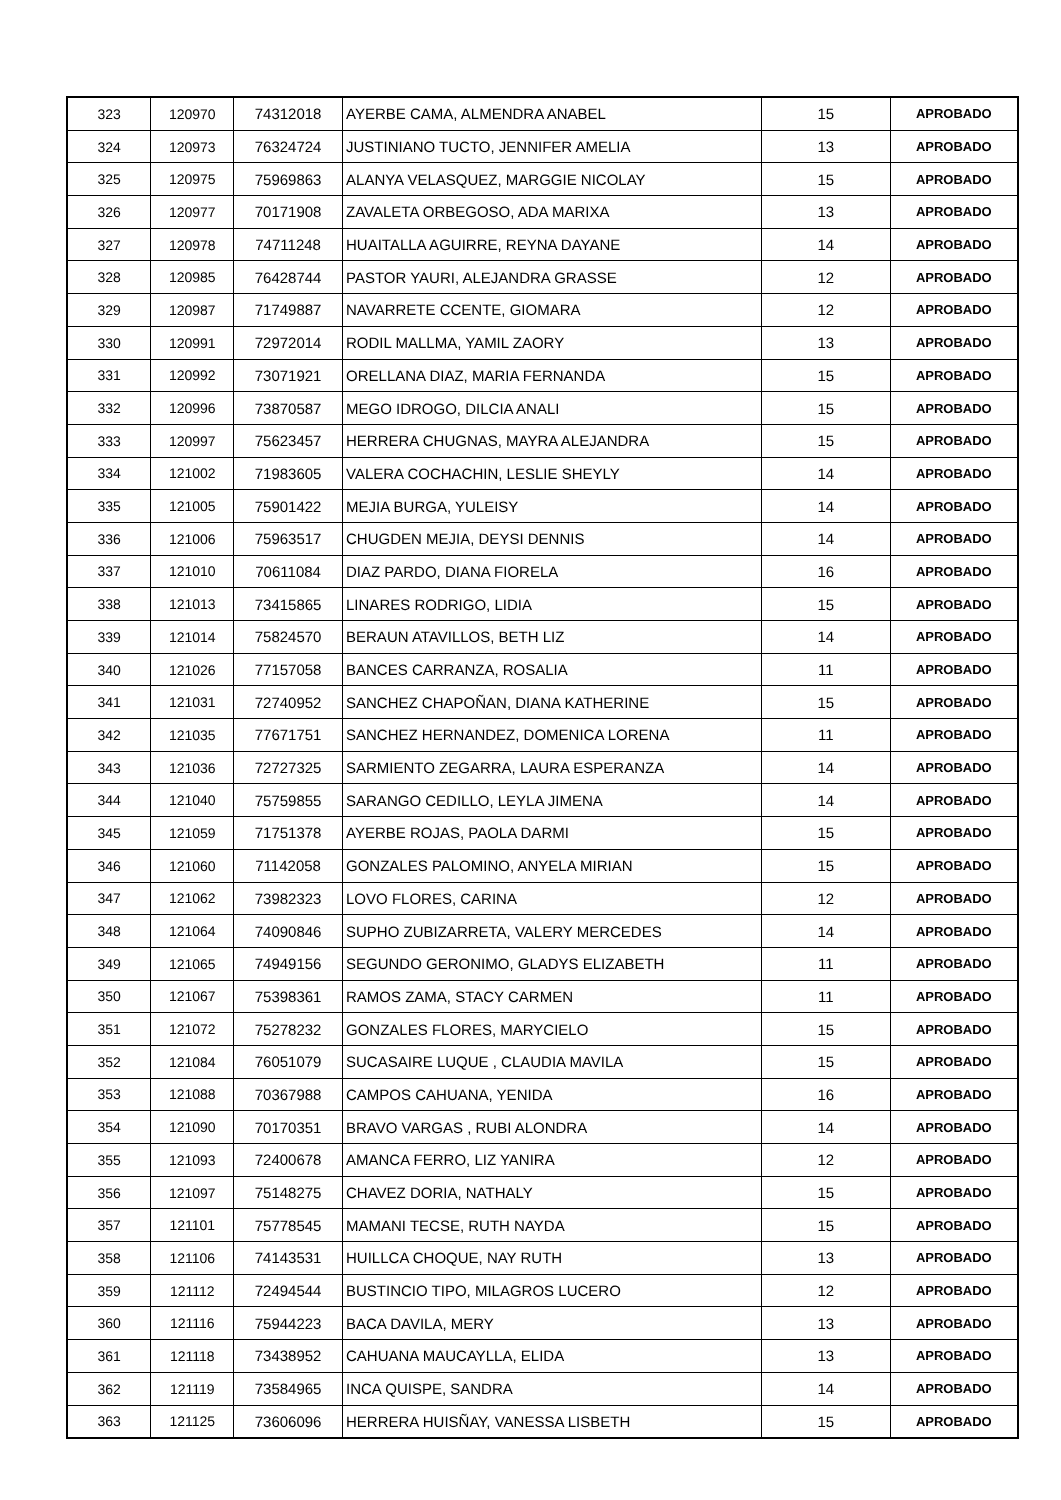| 323 | 120970 | 74312018 | AYERBE CAMA, ALMENDRA ANABEL | 15 | APROBADO |
| 324 | 120973 | 76324724 | JUSTINIANO TUCTO, JENNIFER AMELIA | 13 | APROBADO |
| 325 | 120975 | 75969863 | ALANYA VELASQUEZ, MARGGIE NICOLAY | 15 | APROBADO |
| 326 | 120977 | 70171908 | ZAVALETA ORBEGOSO, ADA MARIXA | 13 | APROBADO |
| 327 | 120978 | 74711248 | HUAITALLA AGUIRRE, REYNA DAYANE | 14 | APROBADO |
| 328 | 120985 | 76428744 | PASTOR YAURI, ALEJANDRA GRASSE | 12 | APROBADO |
| 329 | 120987 | 71749887 | NAVARRETE CCENTE, GIOMARA | 12 | APROBADO |
| 330 | 120991 | 72972014 | RODIL MALLMA, YAMIL ZAORY | 13 | APROBADO |
| 331 | 120992 | 73071921 | ORELLANA DIAZ, MARIA FERNANDA | 15 | APROBADO |
| 332 | 120996 | 73870587 | MEGO IDROGO, DILCIA ANALI | 15 | APROBADO |
| 333 | 120997 | 75623457 | HERRERA CHUGNAS, MAYRA ALEJANDRA | 15 | APROBADO |
| 334 | 121002 | 71983605 | VALERA COCHACHIN, LESLIE SHEYLY | 14 | APROBADO |
| 335 | 121005 | 75901422 | MEJIA BURGA, YULEISY | 14 | APROBADO |
| 336 | 121006 | 75963517 | CHUGDEN MEJIA, DEYSI DENNIS | 14 | APROBADO |
| 337 | 121010 | 70611084 | DIAZ PARDO, DIANA FIORELA | 16 | APROBADO |
| 338 | 121013 | 73415865 | LINARES RODRIGO, LIDIA | 15 | APROBADO |
| 339 | 121014 | 75824570 | BERAUN ATAVILLOS, BETH LIZ | 14 | APROBADO |
| 340 | 121026 | 77157058 | BANCES CARRANZA, ROSALIA | 11 | APROBADO |
| 341 | 121031 | 72740952 | SANCHEZ CHAPOÑAN, DIANA KATHERINE | 15 | APROBADO |
| 342 | 121035 | 77671751 | SANCHEZ HERNANDEZ, DOMENICA LORENA | 11 | APROBADO |
| 343 | 121036 | 72727325 | SARMIENTO ZEGARRA, LAURA ESPERANZA | 14 | APROBADO |
| 344 | 121040 | 75759855 | SARANGO CEDILLO, LEYLA JIMENA | 14 | APROBADO |
| 345 | 121059 | 71751378 | AYERBE ROJAS, PAOLA DARMI | 15 | APROBADO |
| 346 | 121060 | 71142058 | GONZALES PALOMINO, ANYELA MIRIAN | 15 | APROBADO |
| 347 | 121062 | 73982323 | LOVO FLORES, CARINA | 12 | APROBADO |
| 348 | 121064 | 74090846 | SUPHO ZUBIZARRETA, VALERY MERCEDES | 14 | APROBADO |
| 349 | 121065 | 74949156 | SEGUNDO GERONIMO, GLADYS ELIZABETH | 11 | APROBADO |
| 350 | 121067 | 75398361 | RAMOS ZAMA, STACY CARMEN | 11 | APROBADO |
| 351 | 121072 | 75278232 | GONZALES FLORES, MARYCIELO | 15 | APROBADO |
| 352 | 121084 | 76051079 | SUCASAIRE LUQUE , CLAUDIA MAVILA | 15 | APROBADO |
| 353 | 121088 | 70367988 | CAMPOS CAHUANA, YENIDA | 16 | APROBADO |
| 354 | 121090 | 70170351 | BRAVO VARGAS , RUBI ALONDRA | 14 | APROBADO |
| 355 | 121093 | 72400678 | AMANCA FERRO, LIZ YANIRA | 12 | APROBADO |
| 356 | 121097 | 75148275 | CHAVEZ DORIA, NATHALY | 15 | APROBADO |
| 357 | 121101 | 75778545 | MAMANI TECSE, RUTH NAYDA | 15 | APROBADO |
| 358 | 121106 | 74143531 | HUILLCA CHOQUE, NAY RUTH | 13 | APROBADO |
| 359 | 121112 | 72494544 | BUSTINCIO TIPO, MILAGROS LUCERO | 12 | APROBADO |
| 360 | 121116 | 75944223 | BACA DAVILA, MERY | 13 | APROBADO |
| 361 | 121118 | 73438952 | CAHUANA MAUCAYLLA, ELIDA | 13 | APROBADO |
| 362 | 121119 | 73584965 | INCA QUISPE, SANDRA | 14 | APROBADO |
| 363 | 121125 | 73606096 | HERRERA HUISÑAY, VANESSA LISBETH | 15 | APROBADO |